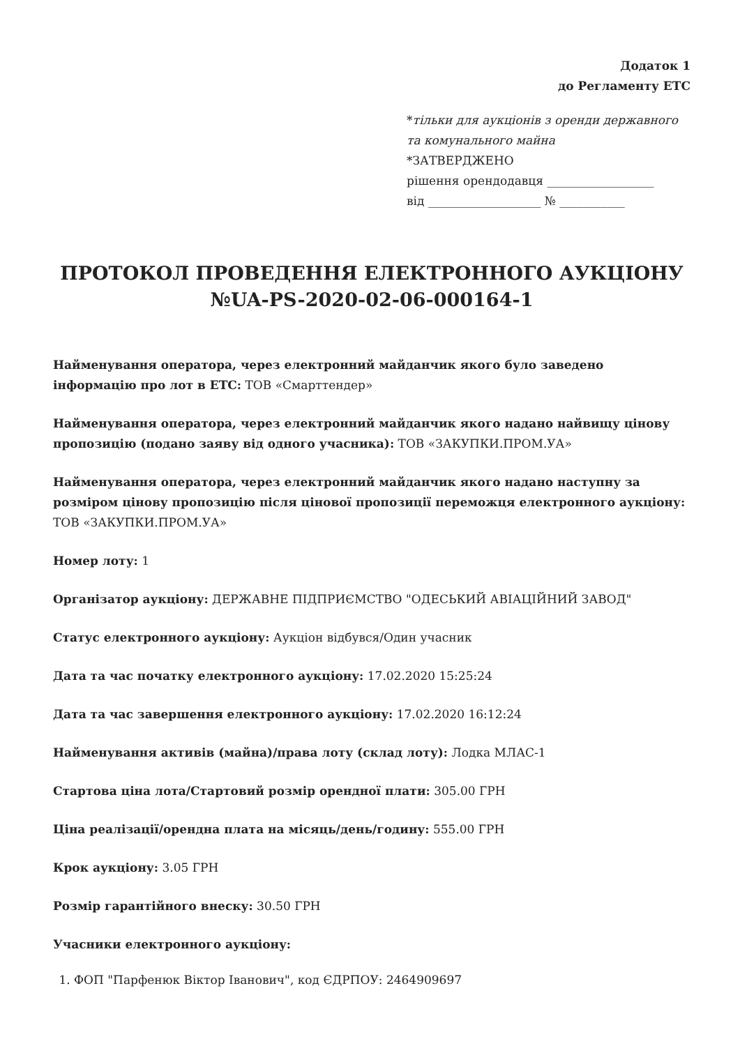Додаток 1
до Регламенту ЕТС
*тільки для аукціонів з оренди державного та комунального майна
*ЗАТВЕРДЖЕНО
рішення орендодавця __________________
від ___________________ № ___________
ПРОТОКОЛ ПРОВЕДЕННЯ ЕЛЕКТРОННОГО АУКЦІОНУ №UA-PS-2020-02-06-000164-1
Найменування оператора, через електронний майданчик якого було заведено інформацію про лот в ЕТС: ТОВ «Смарттендер»
Найменування оператора, через електронний майданчик якого надано найвищу цінову пропозицію (подано заяву від одного учасника): ТОВ «ЗАКУПКИ.ПРОМ.УА»
Найменування оператора, через електронний майданчик якого надано наступну за розміром цінову пропозицію після цінової пропозиції переможця електронного аукціону: ТОВ «ЗАКУПКИ.ПРОМ.УА»
Номер лоту: 1
Організатор аукціону: ДЕРЖАВНЕ ПІДПРИЄМСТВО "ОДЕСЬКИЙ АВІАЦІЙНИЙ ЗАВОД"
Статус електронного аукціону: Аукціон відбувся/Один учасник
Дата та час початку електронного аукціону: 17.02.2020 15:25:24
Дата та час завершення електронного аукціону: 17.02.2020 16:12:24
Найменування активів (майна)/права лоту (склад лоту): Лодка МЛАС-1
Стартова ціна лота/Стартовий розмір орендної плати: 305.00 ГРН
Ціна реалізації/орендна плата на місяць/день/годину: 555.00 ГРН
Крок аукціону: 3.05 ГРН
Розмір гарантійного внеску: 30.50 ГРН
Учасники електронного аукціону:
1. ФОП "Парфенюк Віктор Іванович", код ЄДРПОУ: 2464909697